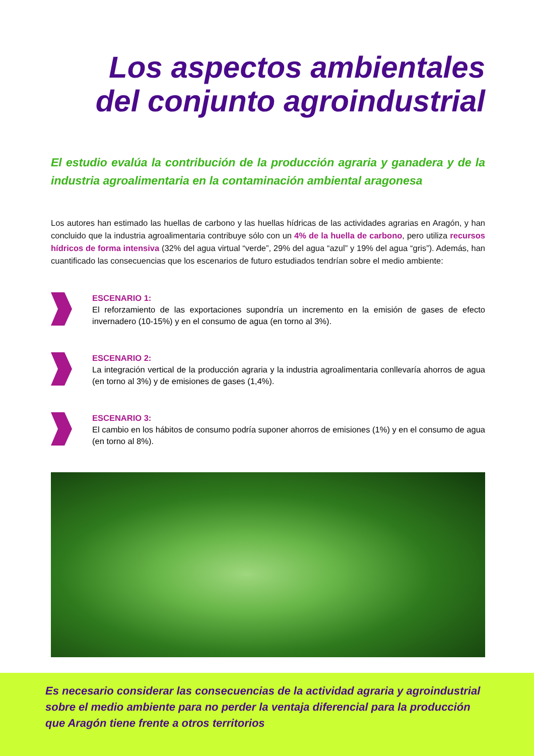Los aspectos ambientales
del conjunto agroindustrial
El estudio evalúa la contribución de la producción agraria y ganadera y de la industria agroalimentaria en la contaminación ambiental aragonesa
Los autores han estimado las huellas de carbono y las huellas hídricas de las actividades agrarias en Aragón, y han concluido que la industria agroalimentaria contribuye sólo con un 4% de la huella de carbono, pero utiliza recursos hídricos de forma intensiva (32% del agua virtual “verde”, 29% del agua “azul” y 19% del agua “gris”). Además, han cuantificado las consecuencias que los escenarios de futuro estudiados tendrían sobre el medio ambiente:
ESCENARIO 1:
El reforzamiento de las exportaciones supondría un incremento en la emisión de gases de efecto invernadero (10-15%) y en el consumo de agua (en torno al 3%).
ESCENARIO 2:
La integración vertical de la producción agraria y la industria agroalimentaria conllevaría ahorros de agua (en torno al 3%) y de emisiones de gases (1,4%).
ESCENARIO 3:
El cambio en los hábitos de consumo podría suponer ahorros de emisiones (1%) y en el consumo de agua (en torno al 8%).
Es necesario considerar las consecuencias de la actividad agraria y agroindustrial sobre el medio ambiente para no perder la ventaja diferencial para la producción que Aragón tiene frente a otros territorios